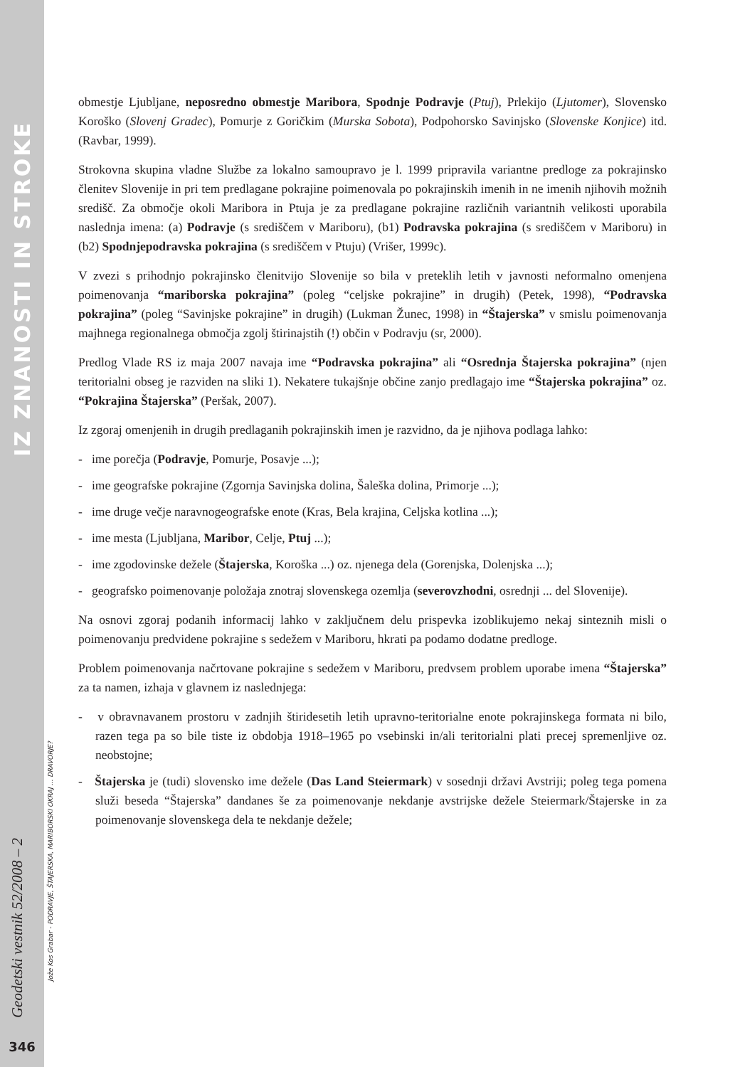IZ ZNANOSTI IN STROKE
Geodetski vestnik 52/2008 – 2
346
Jože Kos Grabar - PODRAVJE, ŠTAJERSKA, MARIBORSKI OKRAJ ... DRAVORJE?
obmestje Ljubljane, neposredno obmestje Maribora, Spodnje Podravje (Ptuj), Prlekijo (Ljutomer), Slovensko Koroško (Slovenj Gradec), Pomurje z Goričkim (Murska Sobota), Podpohorsko Savinjsko (Slovenske Konjice) itd. (Ravbar, 1999).
Strokovna skupina vladne Službe za lokalno samoupravo je l. 1999 pripravila variantne predloge za pokrajinsko členitev Slovenije in pri tem predlagane pokrajine poimenovala po pokrajinskih imenih in ne imenih njihovih možnih središč. Za območje okoli Maribora in Ptuja je za predlagane pokrajine različnih variantnih velikosti uporabila naslednja imena: (a) Podravje (s središčem v Mariboru), (b1) Podravska pokrajina (s središčem v Mariboru) in (b2) Spodnjepodravska pokrajina (s središčem v Ptuju) (Vrišer, 1999c).
V zvezi s prihodnjo pokrajinsko členitvijo Slovenije so bila v preteklih letih v javnosti neformalno omenjena poimenovanja “mariborska pokrajina” (poleg “celjske pokrajine” in drugih) (Petek, 1998), “Podravska pokrajina” (poleg “Savinjske pokrajine” in drugih) (Lukman Žunec, 1998) in “Štajerska” v smislu poimenovanja majhnega regionalnega območja zgolj štirinajstih (!) občin v Podravju (sr, 2000).
Predlog Vlade RS iz maja 2007 navaja ime “Podravska pokrajina” ali “Osrednja Štajerska pokrajina” (njen teritorialni obseg je razviden na sliki 1). Nekatere tukajšnje občine zanjo predlagajo ime “Štajerska pokrajina” oz. “Pokrajina Štajerska” (Peršak, 2007).
Iz zgoraj omenjenih in drugih predlaganih pokrajinskih imen je razvidno, da je njihova podlaga lahko:
- ime porečja (Podravje, Pomurje, Posavje ...);
- ime geografske pokrajine (Zgornja Savinjska dolina, Šaleška dolina, Primorje ...);
- ime druge večje naravnogeografske enote (Kras, Bela krajina, Celjska kotlina ...);
- ime mesta (Ljubljana, Maribor, Celje, Ptuj ...);
- ime zgodovinske dežele (Štajerska, Koroška ...) oz. njenega dela (Gorenjska, Dolenjska ...);
- geografsko poimenovanje položaja znotraj slovenskega ozemlja (severovzhodni, osrednji ... del Slovenije).
Na osnovi zgoraj podanih informacij lahko v zaključnem delu prispevka izoblikujemo nekaj sinteznih misli o poimenovanju predvidene pokrajine s sedežem v Mariboru, hkrati pa podamo dodatne predloge.
Problem poimenovanja načrtovane pokrajine s sedežem v Mariboru, predvsem problem uporabe imena “Štajerska” za ta namen, izhaja v glavnem iz naslednjega:
- v obravnavanem prostoru v zadnjih štiridesetih letih upravno-teritorialne enote pokrajinskega formata ni bilo, razen tega pa so bile tiste iz obdobja 1918–1965 po vsebinski in/ali teritorialni plati precej spremenljive oz. neobstojne;
- Štajerska je (tudi) slovensko ime dežele (Das Land Steiermark) v sosednji državi Avstriji; poleg tega pomena služi beseda “Štajerska” dandanes še za poimenovanje nekdanje avstrijske dežele Steiermark/Štajerske in za poimenovanje slovenskega dela te nekdanje dežele;